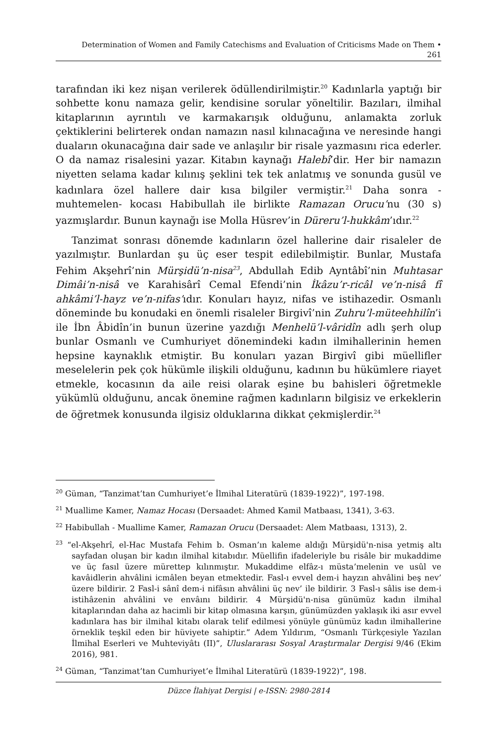Determination of Women and Family Catechisms and Evaluation of Criticisms Made on Them •
261
tarafından iki kez nişan verilerek ödüllendirilmiştir.<sup>20</sup> Kadınlarla yaptığı bir sohbette konu namaza gelir, kendisine sorular yöneltilir. Bazıları, ilmihal kitaplarının ayrıntılı ve karmakarışık olduğunu, anlamakta zorluk çektiklerini belirterek ondan namazın nasıl kılınacağına ve neresinde hangi duaların okunacağına dair sade ve anlaşılır bir risale yazmasını rica ederler. O da namaz risalesini yazar. Kitabın kaynağı Halebî’dir. Her bir namazın niyetten selama kadar kılınış şeklini tek tek anlatmış ve sonunda gusül ve kadınlara özel hallere dair kısa bilgiler vermiştir.<sup>21</sup> Daha sonra -muhtemelen- kocası Habibullah ile birlikte Ramazan Orucu’nu (30 s) yazmışlardır. Bunun kaynağı ise Molla Hüsrev’in Düreru’l-hukkâm’ıdır.<sup>22</sup>
Tanzimat sonrası dönemde kadınların özel hallerine dair risaleler de yazılmıştır. Bunlardan şu üç eser tespit edilebilmiştir. Bunlar, Mustafa Fehim Akşehrî’nin Mürşidü’n-nisa<sup>23</sup>, Abdullah Edib Ayntâbî’nin Muhtasar Dimâi’n-nisâ ve Karahisârî Cemal Efendi’nin İkâzu’r-ricâl ve’n-nisâ fî ahkâmi’l-hayz ve’n-nifas’ıdır. Konuları hayız, nifas ve istihazedir. Osmanlı döneminde bu konudaki en önemli risaleler Birgivî’nin Zuhru’l-müteehhilîn’i ile İbn Âbidîn’in bunun üzerine yazdığı Menhelü’l-vâridîn adlı şerh olup bunlar Osmanlı ve Cumhuriyet dönemindeki kadın ilmihallerinin hemen hepsine kaynaklık etmiştir. Bu konuları yazan Birgivî gibi müellifler meselelerin pek çok hükümle ilişkili olduğunu, kadının bu hükümlere riayet etmekle, kocasının da aile reisi olarak eşine bu bahisleri öğretmekle yükümlü olduğunu, ancak önemine rağmen kadınların bilgisiz ve erkeklerin de öğretmek konusunda ilgisiz olduklarına dikkat çekmişlerdir.<sup>24</sup>
<sup>20</sup> Güman, “Tanzimat’tan Cumhuriyet’e İlmihal Literatürü (1839-1922)”, 197-198.
<sup>21</sup> Muallime Kamer, Namaz Hocası (Dersaadet: Ahmed Kamil Matbaası, 1341), 3-63.
<sup>22</sup> Habibullah - Muallime Kamer, Ramazan Orucu (Dersaadet: Alem Matbaası, 1313), 2.
<sup>23</sup> “el-Akşehrî, el-Hac Mustafa Fehim b. Osman’ın kaleme aldığı Mürşidü'n-nisa yetmiş altı sayfadan oluşan bir kadın ilmihal kitabıdır. Müellifin ifadeleriyle bu risâle bir mukaddime ve üç fasıl üzere mürettep kılınmıştır. Mukaddime elfâz-ı müsta’melenin ve usûl ve kavâidlerin ahvâlini icmâlen beyan etmektedir. Fasl-ı evvel dem-i hayzın ahvâlini beş nev’ üzere bildirir. 2 Fasl-i sânî dem-i nifâsın ahvâlini üç nev’ ile bildirir. 3 Fasl-ı sâlis ise dem-i istihâzenin ahvâlini ve envâını bildirir. 4 Mürşidü'n-nisa günümüz kadın ilmihal kitaplarından daha az hacimli bir kitap olmasına karşın, günümüzden yaklaşık iki asır evvel kadınlara has bir ilmihal kitabı olarak telif edilmesi yönüyle günümüz kadın ilmihallerine örneklik teşkil eden bir hüviyete sahiptir.” Adem Yıldırım, “Osmanlı Türkçesiyle Yazılan İlmihal Eserleri ve Muhteviyâtı (II)”, Uluslararası Sosyal Araştırmalar Dergisi 9/46 (Ekim 2016), 981.
<sup>24</sup> Güman, “Tanzimat’tan Cumhuriyet’e İlmihal Literatürü (1839-1922)”, 198.
Düzce İlahiyat Dergisi | e-ISSN: 2980-2814